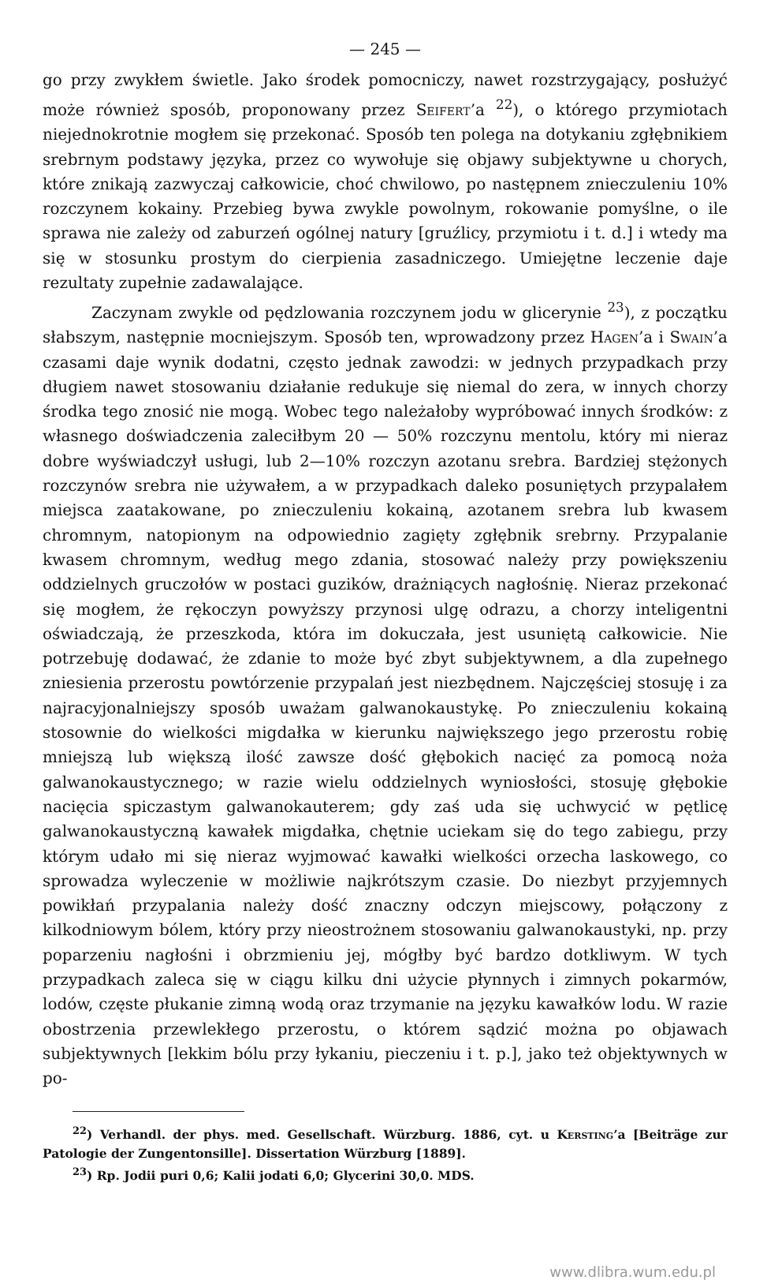— 245 —
go przy zwykłem świetle. Jako środek pomocniczy, nawet rozstrzygający, posłużyć może również sposób, proponowany przez Seifert’a <sup>22</sup>), o którego przymiotach niejednokrotnie mogłem się przekonać. Sposób ten polega na dotykaniu zgłębnikiem srebrnym podstawy języka, przez co wywołuje się objawy subjektywne u chorych, które znikają zazwyczaj całkowicie, choć chwilowo, po następnem znieczuleniu 10% rozczynem kokainy. Przebieg bywa zwykle powolnym, rokowanie pomyślne, o ile sprawa nie zależy od zaburzeń ogólnej natury [gruźlicy, przymiotu i t. d.] i wtedy ma się w stosunku prostym do cierpienia zasadniczego. Umiejętne leczenie daje rezultaty zupełnie zadawalające.
Zaczynam zwykle od pędzlowania rozczynem jodu w glicerynie <sup>23</sup>), z początku słabszym, następnie mocniejszym. Sposób ten, wprowadzony przez Hagen’a i Swain’a czasami daje wynik dodatni, często jednak zawodzi: w jednych przypadkach przy długiem nawet stosowaniu działanie redukuje się niemal do zera, w innych chorzy środka tego znosić nie mogą. Wobec tego należałoby wypróbować innych środków: z własnego doświadczenia zaleciłbym 20 — 50% rozczynu mentolu, który mi nieraz dobre wyświadczył usługi, lub 2—10% rozczyn azotanu srebra. Bardziej stężonych rozczynów srebra nie używałem, a w przypadkach daleko posuniętych przypalałem miejsca zaatakowane, po znieczuleniu kokainą, azotanem srebra lub kwasem chromnym, natopionym na odpowiednio zagięty zgłębnik srebrny. Przypalanie kwasem chromnym, według mego zdania, stosować należy przy powiększeniu oddzielnych gruczołów w postaci guzików, drażniących nagłośnię. Nieraz przekonać się mogłem, że rękoczyn powyższy przynosi ulgę odrazu, a chorzy inteligentni oświadczają, że przeszkoda, która im dokuczała, jest usuniętą całkowicie. Nie potrzebuję dodawać, że zdanie to może być zbyt subjektywnem, a dla zupełnego zniesienia przerostu powtórzenie przypalań jest niezbędnem. Najczęściej stosuję i za najracyjonalniejszy sposób uważam galwanokaustykę. Po znieczuleniu kokainą stosownie do wielkości migdałka w kierunku największego jego przerostu robię mniejszą lub większą ilość zawsze dość głębokich nacięć za pomocą noża galwanokaustycznego; w razie wielu oddzielnych wyniosłości, stosuję głębokie nacięcia spiczastym galwanokauterem; gdy zaś uda się uchwycić w pętlicę galwanokaustyczną kawałek migdałka, chętnie uciekam się do tego zabiegu, przy którym udało mi się nieraz wyjmować kawałki wielkości orzecha laskowego, co sprowadza wyleczenie w możliwie najkrótszym czasie. Do niezbyt przyjemnych powikłań przypalania należy dość znaczny odczyn miejscowy, połączony z kilkodniowym bólem, który przy nieostrożnem stosowaniu galwanokaustyki, np. przy poparzeniu nagłośni i obrzmieniu jej, mógłby być bardzo dotkliwym. W tych przypadkach zaleca się w ciągu kilku dni użycie płynnych i zimnych pokarmów, lodów, częste płukanie zimną wodą oraz trzymanie na języku kawałków lodu. W razie obostrzenia przewlekłego przerostu, o którem sądzić można po objawach subjektywnych [lekkim bólu przy łykaniu, pieczeniu i t. p.], jako też objektywnych w po-
<sup>22</sup>) Verhandl. der phys. med. Gesellschaft. Würzburg. 1886, cyt. u Kersting’a [Beiträge zur Patologie der Zungentonsille]. Dissertation Würzburg [1889].
<sup>23</sup>) Rp. Jodii puri 0,6; Kalii jodati 6,0; Glycerini 30,0. MDS.
www.dlibra.wum.edu.pl